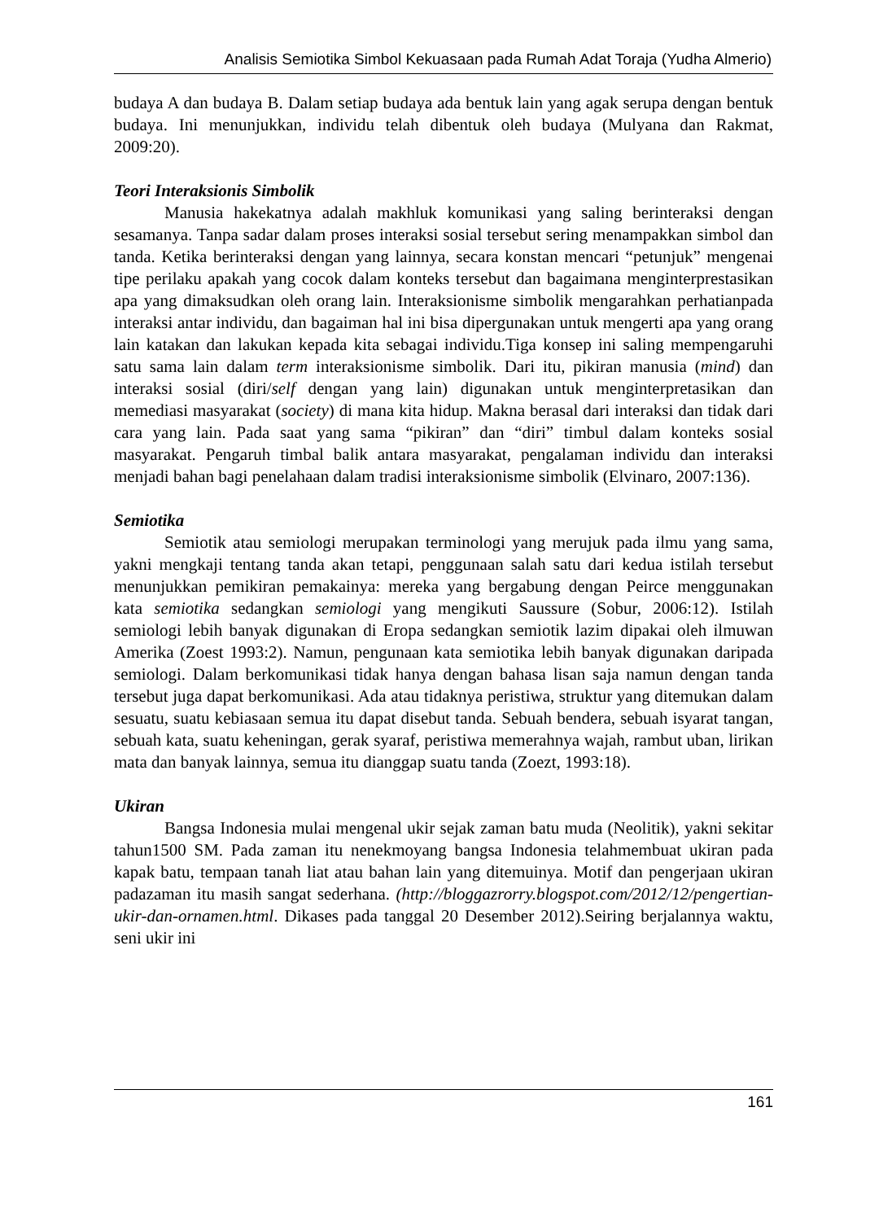Analisis Semiotika Simbol Kekuasaan pada Rumah Adat Toraja (Yudha Almerio)
budaya A dan budaya B. Dalam setiap budaya ada bentuk lain yang agak serupa dengan bentuk budaya. Ini menunjukkan, individu telah dibentuk oleh budaya (Mulyana dan Rakmat, 2009:20).
Teori Interaksionis Simbolik
Manusia hakekatnya adalah makhluk komunikasi yang saling berinteraksi dengan sesamanya. Tanpa sadar dalam proses interaksi sosial tersebut sering menampakkan simbol dan tanda. Ketika berinteraksi dengan yang lainnya, secara konstan mencari “petunjuk” mengenai tipe perilaku apakah yang cocok dalam konteks tersebut dan bagaimana menginterprestasikan apa yang dimaksudkan oleh orang lain. Interaksionisme simbolik mengarahkan perhatianpada interaksi antar individu, dan bagaiman hal ini bisa dipergunakan untuk mengerti apa yang orang lain katakan dan lakukan kepada kita sebagai individu.Tiga konsep ini saling mempengaruhi satu sama lain dalam term interaksionisme simbolik. Dari itu, pikiran manusia (mind) dan interaksi sosial (diri/self dengan yang lain) digunakan untuk menginterpretasikan dan memediasi masyarakat (society) di mana kita hidup. Makna berasal dari interaksi dan tidak dari cara yang lain. Pada saat yang sama “pikiran” dan “diri” timbul dalam konteks sosial masyarakat. Pengaruh timbal balik antara masyarakat, pengalaman individu dan interaksi menjadi bahan bagi penelahaan dalam tradisi interaksionisme simbolik (Elvinaro, 2007:136).
Semiotika
Semiotik atau semiologi merupakan terminologi yang merujuk pada ilmu yang sama, yakni mengkaji tentang tanda akan tetapi, penggunaan salah satu dari kedua istilah tersebut menunjukkan pemikiran pemakainya: mereka yang bergabung dengan Peirce menggunakan kata semiotika sedangkan semiologi yang mengikuti Saussure (Sobur, 2006:12). Istilah semiologi lebih banyak digunakan di Eropa sedangkan semiotik lazim dipakai oleh ilmuwan Amerika (Zoest 1993:2). Namun, pengunaan kata semiotika lebih banyak digunakan daripada semiologi. Dalam berkomunikasi tidak hanya dengan bahasa lisan saja namun dengan tanda tersebut juga dapat berkomunikasi. Ada atau tidaknya peristiwa, struktur yang ditemukan dalam sesuatu, suatu kebiasaan semua itu dapat disebut tanda. Sebuah bendera, sebuah isyarat tangan, sebuah kata, suatu keheningan, gerak syaraf, peristiwa memerahnya wajah, rambut uban, lirikan mata dan banyak lainnya, semua itu dianggap suatu tanda (Zoezt, 1993:18).
Ukiran
Bangsa Indonesia mulai mengenal ukir sejak zaman batu muda (Neolitik), yakni sekitar tahun1500 SM. Pada zaman itu nenekmoyang bangsa Indonesia telahmembuat ukiran pada kapak batu, tempaan tanah liat atau bahan lain yang ditemuinya. Motif dan pengerjaan ukiran padazaman itu masih sangat sederhana. (http://bloggazrorry.blogspot.com/2012/12/pengertian-ukir-dan-ornamen.html. Dikases pada tanggal 20 Desember 2012).Seiring berjalannya waktu, seni ukir ini
161